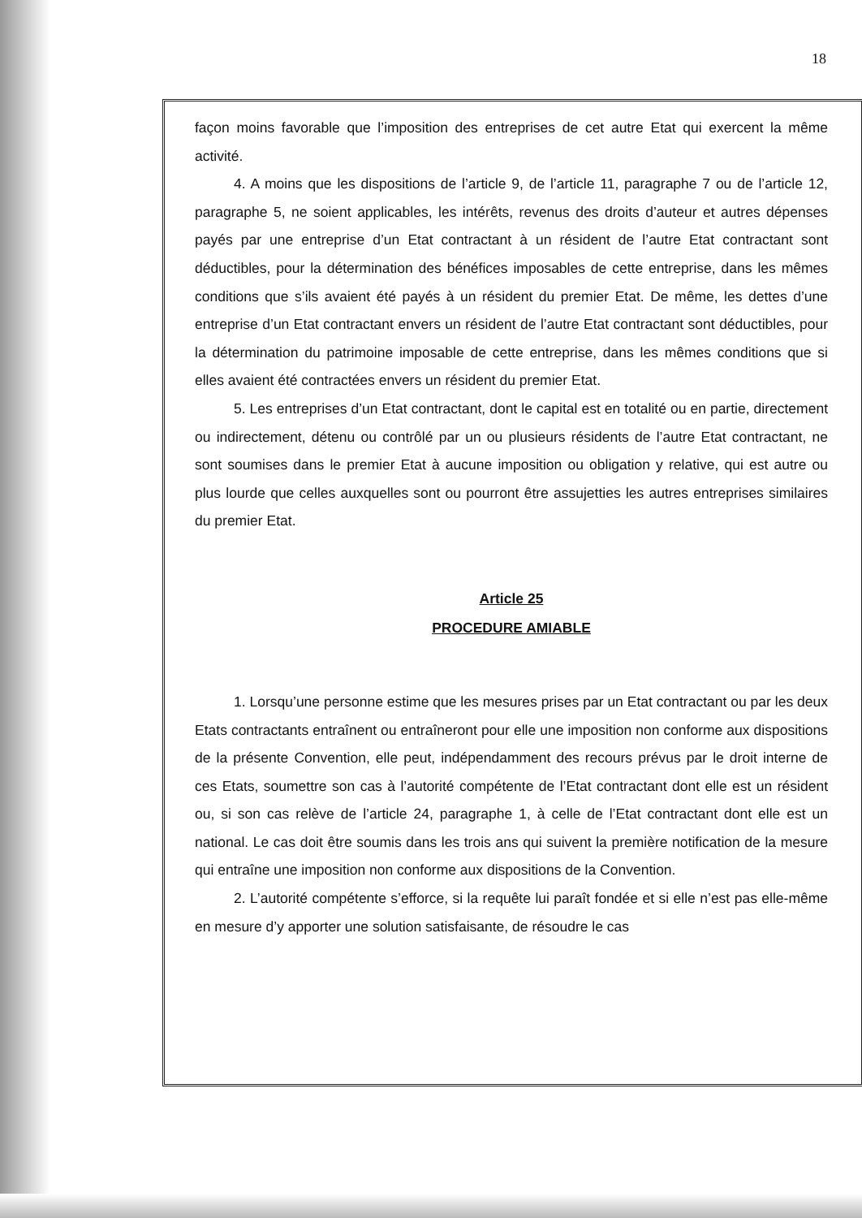18
façon moins favorable que l’imposition des entreprises de cet autre Etat qui exercent la même activité.
4. A moins que les dispositions de l’article 9, de l’article 11, paragraphe 7 ou de l’article 12, paragraphe 5, ne soient applicables, les intérêts, revenus des droits d’auteur et autres dépenses payés par une entreprise d’un Etat contractant à un résident de l’autre Etat contractant sont déductibles, pour la détermination des bénéfices imposables de cette entreprise, dans les mêmes conditions que s’ils avaient été payés à un résident du premier Etat. De même, les dettes d’une entreprise d’un Etat contractant envers un résident de l’autre Etat contractant sont déductibles, pour la détermination du patrimoine imposable de cette entreprise, dans les mêmes conditions que si elles avaient été contractées envers un résident du premier Etat.
5. Les entreprises d’un Etat contractant, dont le capital est en totalité ou en partie, directement ou indirectement, détenu ou contrôlé par un ou plusieurs résidents de l’autre Etat contractant, ne sont soumises dans le premier Etat à aucune imposition ou obligation y relative, qui est autre ou plus lourde que celles auxquelles sont ou pourront être assujetties les autres entreprises similaires du premier Etat.
Article 25
PROCEDURE AMIABLE
1. Lorsqu’une personne estime que les mesures prises par un Etat contractant ou par les deux Etats contractants entraînent ou entraîneront pour elle une imposition non conforme aux dispositions de la présente Convention, elle peut, indépendamment des recours prévus par le droit interne de ces Etats, soumettre son cas à l’autorité compétente de l’Etat contractant dont elle est un résident ou, si son cas relève de l’article 24, paragraphe 1, à celle de l’Etat contractant dont elle est un national. Le cas doit être soumis dans les trois ans qui suivent la première notification de la mesure qui entraîne une imposition non conforme aux dispositions de la Convention.
2. L’autorité compétente s’efforce, si la requête lui paraît fondée et si elle n’est pas elle-même en mesure d’y apporter une solution satisfaisante, de résoudre le cas